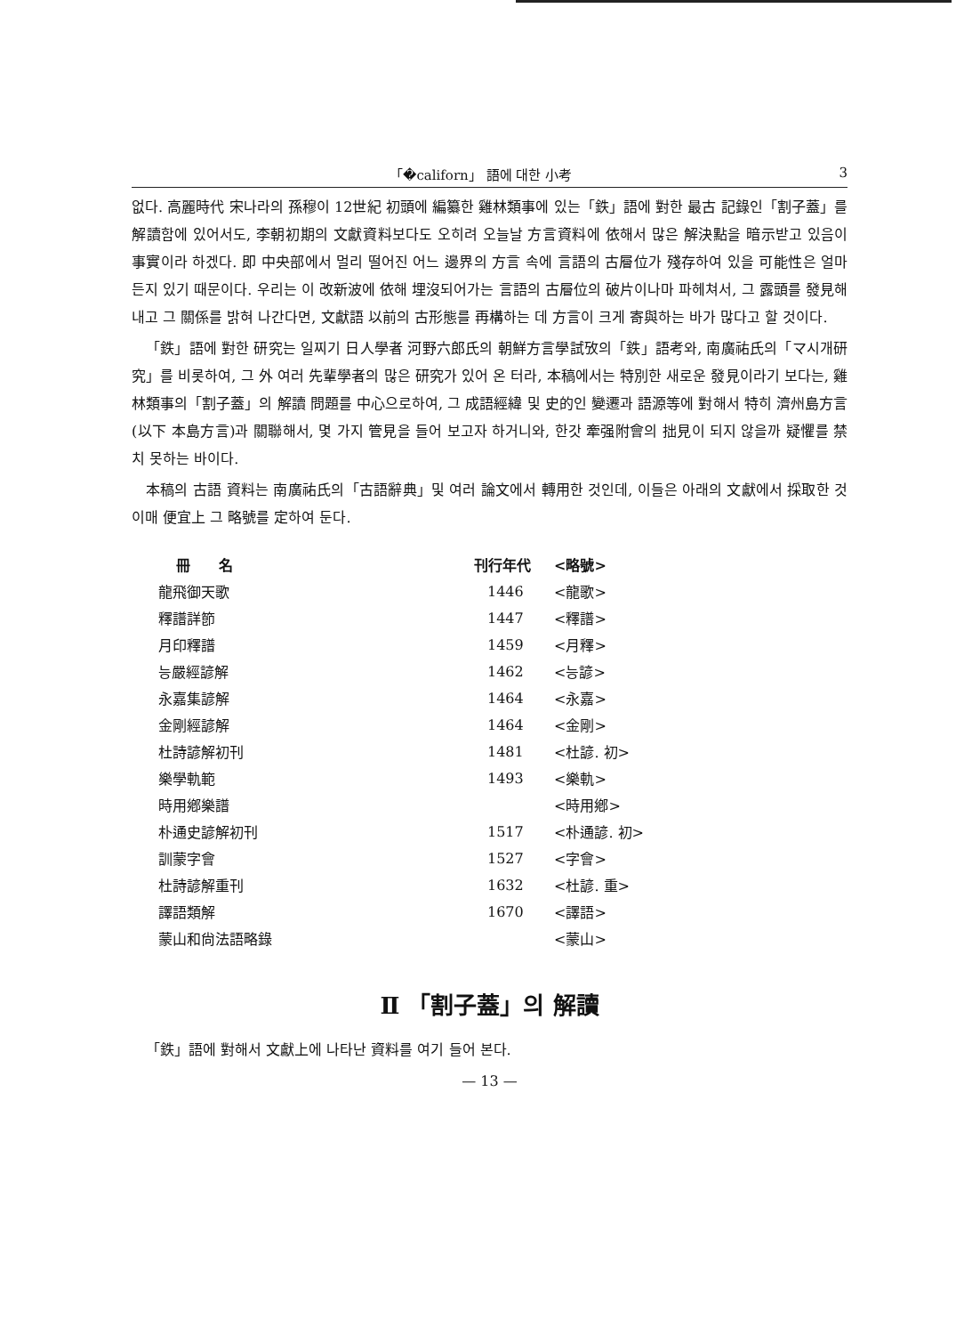「�californ」 語에 대한 小考 3
없다. 高麗時代 宋나라의 孫穆이 12世紀 初頭에 編纂한 雞林類事에 있는「鉄」語에 對한 最古 記錄인「割子蓋」를 解讀함에 있어서도, 李朝初期의 文獻資料보다도 오히려 오늘날 方言資料에 依해서 많은 解決點을 暗示받고 있음이 事實이라 하겠다. 即 中央部에서 멀리 떨어진 어느 邊界의 方言 속에 言語의 古層位가 殘存하여 있을 可能性은 얼마든지 있기 때문이다. 우리는 이 改新波에 依해 埋沒되어가는 言語의 古層位의 破片이나마 파헤쳐서, 그 露頭를 發見해내고 그 關係를 밝혀 나간다면, 文獻語 以前의 古形態를 再構하는 데 方言이 크게 寄與하는 바가 많다고 할 것이다.
「鉄」語에 對한 研究는 일찌기 日人學者 河野六郎氏의 朝鮮方言學試攷의「鉄」語考와, 南廣祐氏의「マ시개研究」를 비롯하여, 그 外 여러 先輩學者의 많은 研究가 있어 온 터라, 本稿에서는 特別한 새로운 發見이라기 보다는, 雞林類事의「割子蓋」의 解讀 問題를 中心으로하여, 그 成語經緯 및 史的인 變遷과 語源等에 對해서 特히 濟州島方言(以下 本島方言)과 關聯해서, 몇 가지 管見을 들어 보고자 하거니와, 한갓 牽强附會의 拙見이 되지 않을까 疑懼를 禁치 못하는 바이다.
本稿의 古語 資料는 南廣祐氏의「古語辭典」및 여러 論文에서 轉用한 것인데, 이들은 아래의 文獻에서 採取한 것이매 便宜上 그 略號를 定하여 둔다.
| 冊 名 | 刊行年代 | <略號> |
| --- | --- | --- |
| 龍飛御天歌 | 1446 | <龍歌> |
| 釋譜詳節 | 1447 | <釋譜> |
| 月印釋譜 | 1459 | <月釋> |
| 능嚴經諺解 | 1462 | <능諺> |
| 永嘉集諺解 | 1464 | <永嘉> |
| 金剛經諺解 | 1464 | <金剛> |
| 杜詩諺解初刊 | 1481 | <杜諺. 初> |
| 樂學軌範 | 1493 | <樂軌> |
| 時用鄕樂譜 | | <時用鄕> |
| 朴通史諺解初刊 | 1517 | <朴通諺. 初> |
| 訓蒙字會 | 1527 | <字會> |
| 杜詩諺解重刊 | 1632 | <杜諺. 重> |
| 譯語類解 | 1670 | <譯語> |
| 蒙山和尙法語略錄 | | <蒙山> |
Ⅱ 「割子蓋」의 解讀
「鉄」語에 對해서 文獻上에 나타난 資料를 여기 들어 본다.
— 13 —